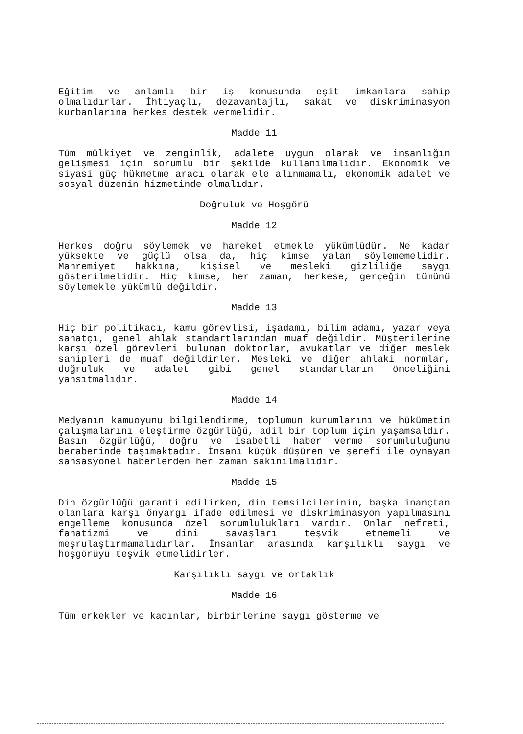Eğitim ve anlamlı bir iş konusunda eşit imkanlara sahip olmalıdırlar. İhtiyaçlı, dezavantajlı, sakat ve diskriminasyon kurbanlarına herkes destek vermelidir.
Madde 11
Tüm mülkiyet ve zenginlik, adalete uygun olarak ve insanlığın gelişmesi için sorumlu bir şekilde kullanılmalıdır. Ekonomik ve siyasi güç hükmetme aracı olarak ele alınmamalı, ekonomik adalet ve sosyal düzenin hizmetinde olmalıdır.
Doğruluk ve Hoşgörü
Madde 12
Herkes doğru söylemek ve hareket etmekle yükümlüdür. Ne kadar yüksekte ve güçlü olsa da, hiç kimse yalan söylememelidir. Mahremiyet hakkına, kişisel ve mesleki gizliliğe saygı gösterilmelidir. Hiç kimse, her zaman, herkese, gerçeğin tümünü söylemekle yükümlü değildir.
Madde 13
Hiç bir politikacı, kamu görevlisi, işadamı, bilim adamı, yazar veya sanatçı, genel ahlak standartlarından muaf değildir. Müşterilerine karşı özel görevleri bulunan doktorlar, avukatlar ve diğer meslek sahipleri de muaf değildirler. Mesleki ve diğer ahlaki normlar, doğruluk ve adalet gibi genel standartların önceliğini yansıtmalıdır.
Madde 14
Medyanın kamuoyunu bilgilendirme, toplumun kurumlarını ve hükümetin çalışmalarını eleştirme özgürlüğü, adil bir toplum için yaşamsaldır. Basın özgürlüğü, doğru ve isabetli haber verme sorumluluğunu beraberinde taşımaktadır. İnsanı küçük düşüren ve şerefi ile oynayan sansasyonel haberlerden her zaman sakınılmalıdır.
Madde 15
Din özgürlüğü garanti edilirken, din temsilcilerinin, başka inançtan olanlara karşı önyargı ifade edilmesi ve diskriminasyon yapılmasını engelleme konusunda özel sorumlulukları vardır. Onlar nefreti, fanatizmi ve dini savaşları teşvik etmemeli ve meşrulaştırmamalıdırlar. İnsanlar arasında karşılıklı saygı ve hoşgörüyü teşvik etmelidirler.
Karşılıklı saygı ve ortaklık
Madde 16
Tüm erkekler ve kadınlar, birbirlerine saygı gösterme ve